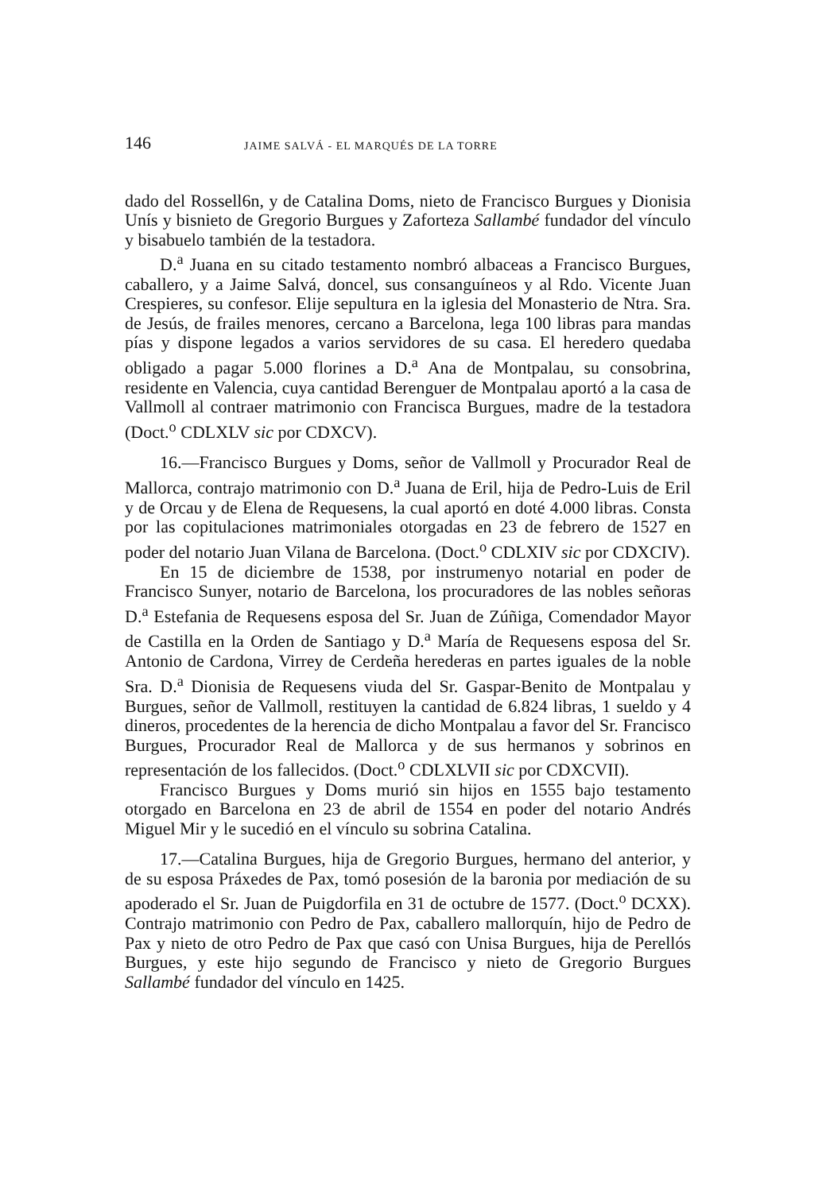146 JAIME SALVÁ - EL MARQUÉS DE LA TORRE
dado del Rossell6n, y de Catalina Doms, nieto de Francisco Burgues y Dionisia Unís y bisnieto de Gregorio Burgues y Zaforteza Sallambé fundador del vínculo y bisabuelo también de la testadora.
D.<sup>a</sup> Juana en su citado testamento nombró albaceas a Francisco Burgues, caballero, y a Jaime Salvá, doncel, sus consanguíneos y al Rdo. Vicente Juan Crespieres, su confesor. Elije sepultura en la iglesia del Monasterio de Ntra. Sra. de Jesús, de frailes menores, cercano a Barcelona, lega 100 libras para mandas pías y dispone legados a varios servidores de su casa. El heredero quedaba obligado a pagar 5.000 florines a D.<sup>a</sup> Ana de Montpalau, su consobrina, residente en Valencia, cuya cantidad Berenguer de Montpalau aportó a la casa de Vallmoll al contraer matrimonio con Francisca Burgues, madre de la testadora (Doct.<sup>o</sup> CDLXLV sic por CDXCV).
16.—Francisco Burgues y Doms, señor de Vallmoll y Procurador Real de Mallorca, contrajo matrimonio con D.<sup>a</sup> Juana de Eril, hija de Pedro-Luis de Eril y de Orcau y de Elena de Requesens, la cual aportó en doté 4.000 libras. Consta por las copitulaciones matrimoniales otorgadas en 23 de febrero de 1527 en poder del notario Juan Vilana de Barcelona. (Doct.<sup>o</sup> CDLXIV sic por CDXCIV).
En 15 de diciembre de 1538, por instrumenyo notarial en poder de Francisco Sunyer, notario de Barcelona, los procuradores de las nobles señoras D.<sup>a</sup> Estefania de Requesens esposa del Sr. Juan de Zúñiga, Comendador Mayor de Castilla en la Orden de Santiago y D.<sup>a</sup> María de Requesens esposa del Sr. Antonio de Cardona, Virrey de Cerdeña herederas en partes iguales de la noble Sra. D.<sup>a</sup> Dionisia de Requesens viuda del Sr. Gaspar-Benito de Montpalau y Burgues, señor de Vallmoll, restituyen la cantidad de 6.824 libras, 1 sueldo y 4 dineros, procedentes de la herencia de dicho Montpalau a favor del Sr. Francisco Burgues, Procurador Real de Mallorca y de sus hermanos y sobrinos en representación de los fallecidos. (Doct.<sup>o</sup> CDLXLVII sic por CDXCVII).
Francisco Burgues y Doms murió sin hijos en 1555 bajo testamento otorgado en Barcelona en 23 de abril de 1554 en poder del notario Andrés Miguel Mir y le sucedió en el vínculo su sobrina Catalina.
17.—Catalina Burgues, hija de Gregorio Burgues, hermano del anterior, y de su esposa Práxedes de Pax, tomó posesión de la baronia por mediación de su apoderado el Sr. Juan de Puigdorfila en 31 de octubre de 1577. (Doct.<sup>o</sup> DCXX). Contrajo matrimonio con Pedro de Pax, caballero mallorquín, hijo de Pedro de Pax y nieto de otro Pedro de Pax que casó con Unisa Burgues, hija de Perellós Burgues, y este hijo segundo de Francisco y nieto de Gregorio Burgues Sallambé fundador del vínculo en 1425.